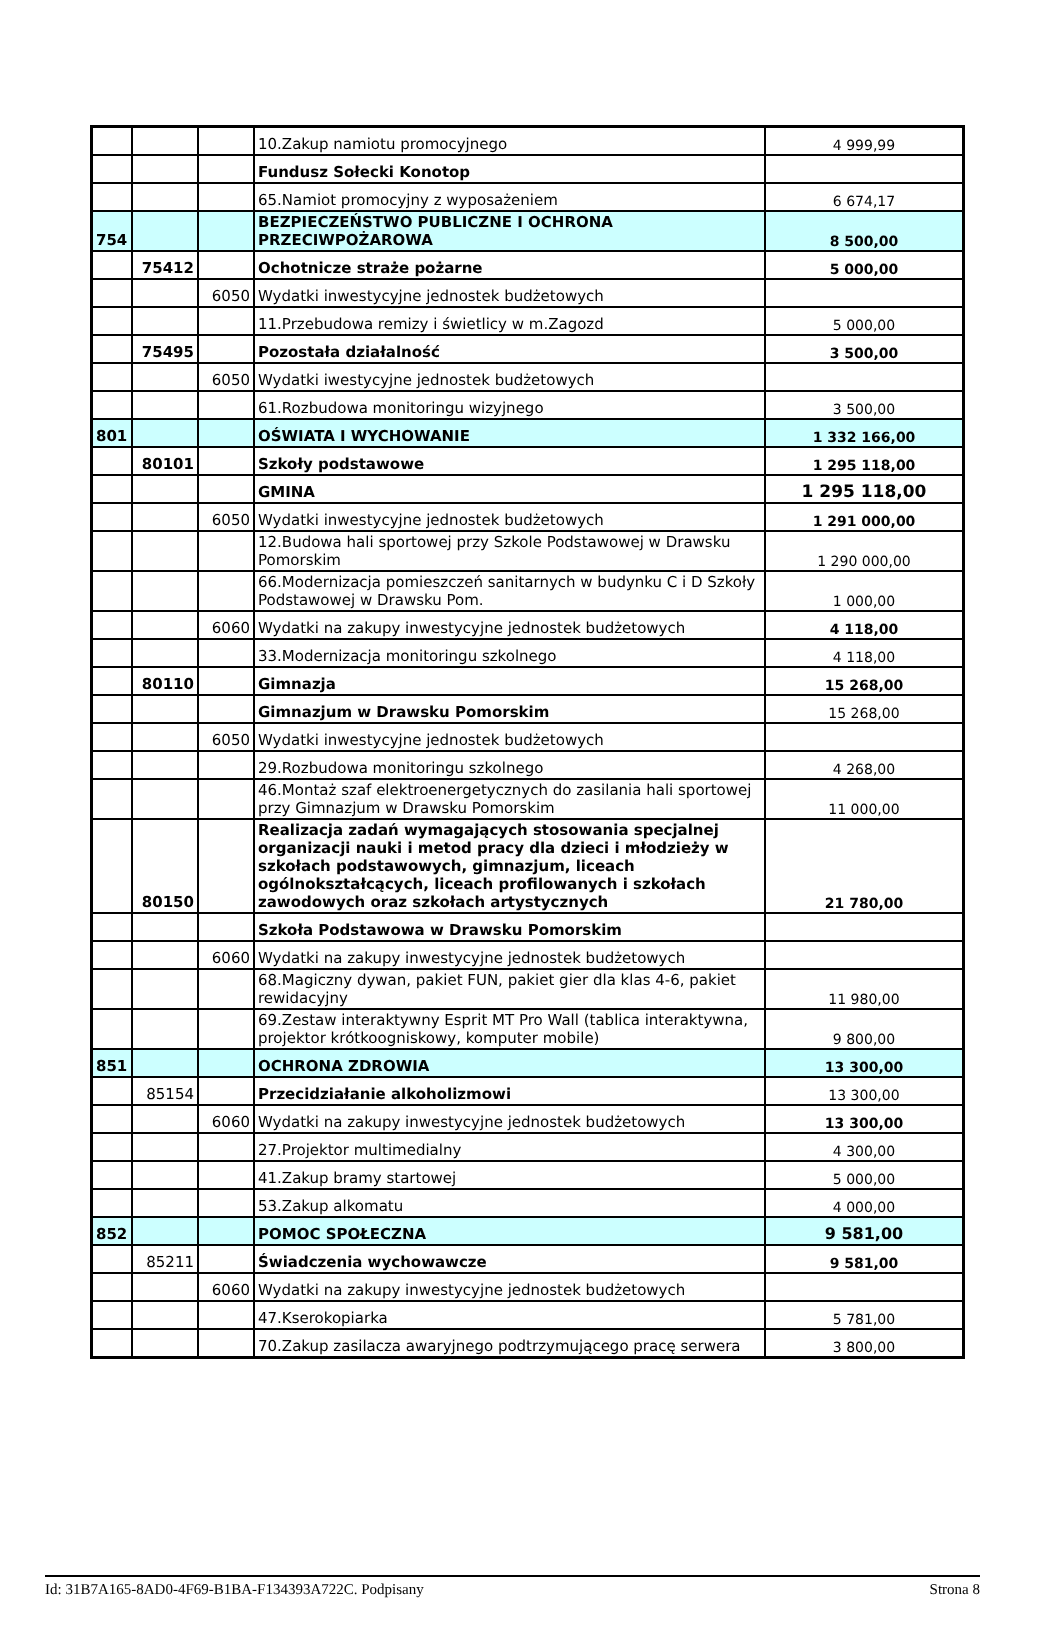| | | | 10.Zakup namiotu promocyjnego | 4 999,99 |
| | | | Fundusz Sołecki Konotop | |
| | | | 65.Namiot promocyjny z wyposażeniem | 6 674,17 |
| 754 | | | BEZPIECZEŃSTWO PUBLICZNE I OCHRONA PRZECIWPOŻAROWA | 8 500,00 |
| | 75412 | | Ochotnicze straże pożarne | 5 000,00 |
| | | 6050 | Wydatki inwestycyjne jednostek budżetowych | |
| | | | 11.Przebudowa remizy i świetlicy w m.Zagozd | 5 000,00 |
| | 75495 | | Pozostała działalność | 3 500,00 |
| | | 6050 | Wydatki iwestycyjne jednostek budżetowych | |
| | | | 61.Rozbudowa monitoringu wizyjnego | 3 500,00 |
| 801 | | | OŚWIATA I WYCHOWANIE | 1 332 166,00 |
| | 80101 | | Szkoły podstawowe | 1 295 118,00 |
| | | | GMINA | 1 295 118,00 |
| | | 6050 | Wydatki inwestycyjne jednostek budżetowych | 1 291 000,00 |
| | | | 12.Budowa hali sportowej przy Szkole Podstawowej w Drawsku Pomorskim | 1 290 000,00 |
| | | | 66.Modernizacja pomieszczeń sanitarnych w budynku C i D Szkoły Podstawowej w Drawsku Pom. | 1 000,00 |
| | | 6060 | Wydatki na zakupy inwestycyjne jednostek budżetowych | 4 118,00 |
| | | | 33.Modernizacja monitoringu szkolnego | 4 118,00 |
| | 80110 | | Gimnazja | 15 268,00 |
| | | | Gimnazjum w Drawsku Pomorskim | 15 268,00 |
| | | 6050 | Wydatki inwestycyjne jednostek budżetowych | |
| | | | 29.Rozbudowa monitoringu szkolnego | 4 268,00 |
| | | | 46.Montaż szaf elektroenergetycznych do zasilania hali sportowej przy Gimnazjum w Drawsku Pomorskim | 11 000,00 |
| | 80150 | | Realizacja zadań wymagających stosowania specjalnej organizacji nauki i metod pracy dla dzieci i młodzieży w szkołach podstawowych, gimnazjum, liceach ogólnokształcących, liceach profilowanych i szkołach zawodowych oraz szkołach artystycznych | 21 780,00 |
| | | | Szkoła Podstawowa w Drawsku Pomorskim | |
| | | 6060 | Wydatki na zakupy inwestycyjne jednostek budżetowych | |
| | | | 68.Magiczny dywan, pakiet FUN, pakiet gier dla klas 4-6, pakiet rewidacyjny | 11 980,00 |
| | | | 69.Zestaw interaktywny Esprit MT Pro Wall (tablica interaktywna, projektor krótkoogniskowy, komputer mobile) | 9 800,00 |
| 851 | | | OCHRONA ZDROWIA | 13 300,00 |
| | 85154 | | Przecidziałanie alkoholizmowi | 13 300,00 |
| | | 6060 | Wydatki na zakupy inwestycyjne jednostek budżetowych | 13 300,00 |
| | | | 27.Projektor multimedialny | 4 300,00 |
| | | | 41.Zakup bramy startowej | 5 000,00 |
| | | | 53.Zakup alkomatu | 4 000,00 |
| 852 | | | POMOC SPOŁECZNA | 9 581,00 |
| | 85211 | | Świadczenia wychowawcze | 9 581,00 |
| | | 6060 | Wydatki na zakupy inwestycyjne jednostek budżetowych | |
| | | | 47.Kserokopiarka | 5 781,00 |
| | | | 70.Zakup zasilacza awaryjnego podtrzymującego pracę serwera | 3 800,00 |
Id: 31B7A165-8AD0-4F69-B1BA-F134393A722C. Podpisany Strona 8